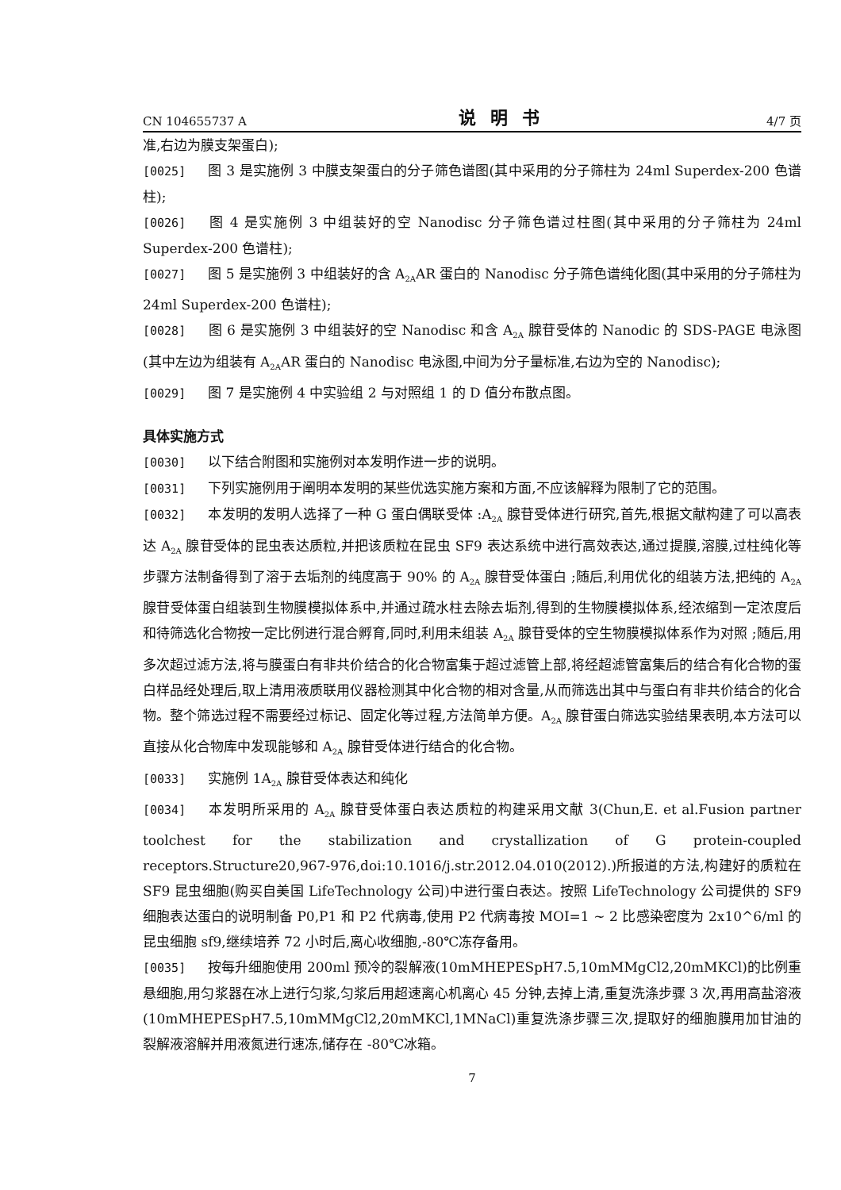CN 104655737 A 说明书 4/7 页
准,右边为膜支架蛋白);
[0025] 图 3 是实施例 3 中膜支架蛋白的分子筛色谱图(其中采用的分子筛柱为 24ml Superdex-200 色谱柱);
[0026] 图 4 是实施例 3 中组装好的空 Nanodisc 分子筛色谱过柱图(其中采用的分子筛柱为 24ml Superdex-200 色谱柱);
[0027] 图 5 是实施例 3 中组装好的含 A<sub>2A</sub>AR 蛋白的 Nanodisc 分子筛色谱纯化图(其中采用的分子筛柱为 24ml Superdex-200 色谱柱);
[0028] 图 6 是实施例 3 中组装好的空 Nanodisc 和含 A<sub>2A</sub> 腺苷受体的 Nanodic 的 SDS-PAGE 电泳图(其中左边为组装有 A<sub>2A</sub>AR 蛋白的 Nanodisc 电泳图,中间为分子量标准,右边为空的 Nanodisc);
[0029] 图 7 是实施例 4 中实验组 2 与对照组 1 的 D 值分布散点图。
具体实施方式
[0030] 以下结合附图和实施例对本发明作进一步的说明。
[0031] 下列实施例用于阐明本发明的某些优选实施方案和方面,不应该解释为限制了它的范围。
[0032] 本发明的发明人选择了一种 G 蛋白偶联受体 :A<sub>2A</sub> 腺苷受体进行研究,首先,根据文献构建了可以高表达 A<sub>2A</sub> 腺苷受体的昆虫表达质粒,并把该质粒在昆虫 SF9 表达系统中进行高效表达,通过提膜,溶膜,过柱纯化等步骤方法制备得到了溶于去垢剂的纯度高于 90% 的 A<sub>2A</sub> 腺苷受体蛋白 ;随后,利用优化的组装方法,把纯的 A<sub>2A</sub> 腺苷受体蛋白组装到生物膜模拟体系中,并通过疏水柱去除去垢剂,得到的生物膜模拟体系,经浓缩到一定浓度后和待筛选化合物按一定比例进行混合孵育,同时,利用未组装 A<sub>2A</sub> 腺苷受体的空生物膜模拟体系作为对照 ;随后,用多次超过滤方法,将与膜蛋白有非共价结合的化合物富集于超过滤管上部,将经超滤管富集后的结合有化合物的蛋白样品经处理后,取上清用液质联用仪器检测其中化合物的相对含量,从而筛选出其中与蛋白有非共价结合的化合物。整个筛选过程不需要经过标记、固定化等过程,方法简单方便。A<sub>2A</sub> 腺苷蛋白筛选实验结果表明,本方法可以直接从化合物库中发现能够和 A<sub>2A</sub> 腺苷受体进行结合的化合物。
[0033] 实施例 1A<sub>2A</sub> 腺苷受体表达和纯化
[0034] 本发明所采用的 A<sub>2A</sub> 腺苷受体蛋白表达质粒的构建采用文献 3(Chun,E. et al.Fusion partner toolchest for the stabilization and crystallization of G protein-coupled receptors.Structure20,967-976,doi:10.1016/j.str.2012.04.010(2012).)所报道的方法,构建好的质粒在 SF9 昆虫细胞(购买自美国 LifeTechnology 公司)中进行蛋白表达。按照 LifeTechnology 公司提供的 SF9 细胞表达蛋白的说明制备 P0,P1 和 P2 代病毒,使用 P2 代病毒按 MOI=1 ~ 2 比感染密度为 2x10^6/ml 的昆虫细胞 sf9,继续培养 72 小时后,离心收细胞,-80℃冻存备用。
[0035] 按每升细胞使用 200ml 预冷的裂解液(10mMHEPESpH7.5,10mMMgCl2,20mMKCl)的比例重悬细胞,用匀浆器在冰上进行匀浆,匀浆后用超速离心机离心 45 分钟,去掉上清,重复洗涤步骤 3 次,再用高盐溶液(10mMHEPESpH7.5,10mMMgCl2,20mMKCl,1MNaCl)重复洗涤步骤三次,提取好的细胞膜用加甘油的裂解液溶解并用液氮进行速冻,储存在 -80℃冰箱。
7